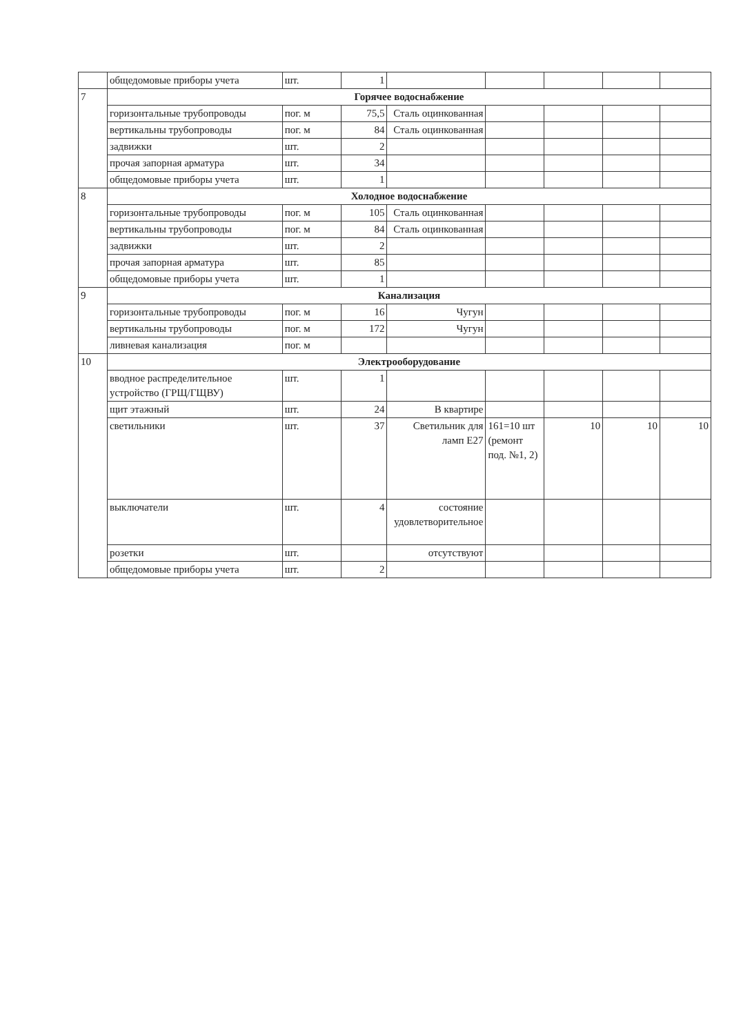| | общедомовые приборы учета | шт. | 1 | | | | | |
| 7 | Горячее водоснабжение | | | | | | | |
| | горизонтальные трубопроводы | пог. м | 75,5 | Сталь оцинкованная | | | | |
| | вертикальны трубопроводы | пог. м | 84 | Сталь оцинкованная | | | | |
| | задвижки | шт. | 2 | | | | | |
| | прочая запорная арматура | шт. | 34 | | | | | |
| | общедомовые приборы учета | шт. | 1 | | | | | |
| 8 | Холодное водоснабжение | | | | | | | |
| | горизонтальные трубопроводы | пог. м | 105 | Сталь оцинкованная | | | | |
| | вертикальны трубопроводы | пог. м | 84 | Сталь оцинкованная | | | | |
| | задвижки | шт. | 2 | | | | | |
| | прочая запорная арматура | шт. | 85 | | | | | |
| | общедомовые приборы учета | шт. | 1 | | | | | |
| 9 | Канализация | | | | | | | |
| | горизонтальные трубопроводы | пог. м | 16 | Чугун | | | | |
| | вертикальны трубопроводы | пог. м | 172 | Чугун | | | | |
| | ливневая канализация | пог. м | | | | | | |
| 10 | Электрооборудование | | | | | | | |
| | вводное распределительное устройство (ГРЩ/ГЩВУ) | шт. | 1 | | | | | |
| | щит этажный | шт. | 24 | В квартире | | | | |
| | светильники | шт. | 37 | Светильник для ламп Е27 | 161=10 шт (ремонт под. №1, 2) | 10 | 10 | 10 |
| | выключатели | шт. | 4 | состояние удовлетворительное | | | | |
| | розетки | шт. | | отсутствуют | | | | |
| | общедомовые приборы учета | шт. | 2 | | | | | |